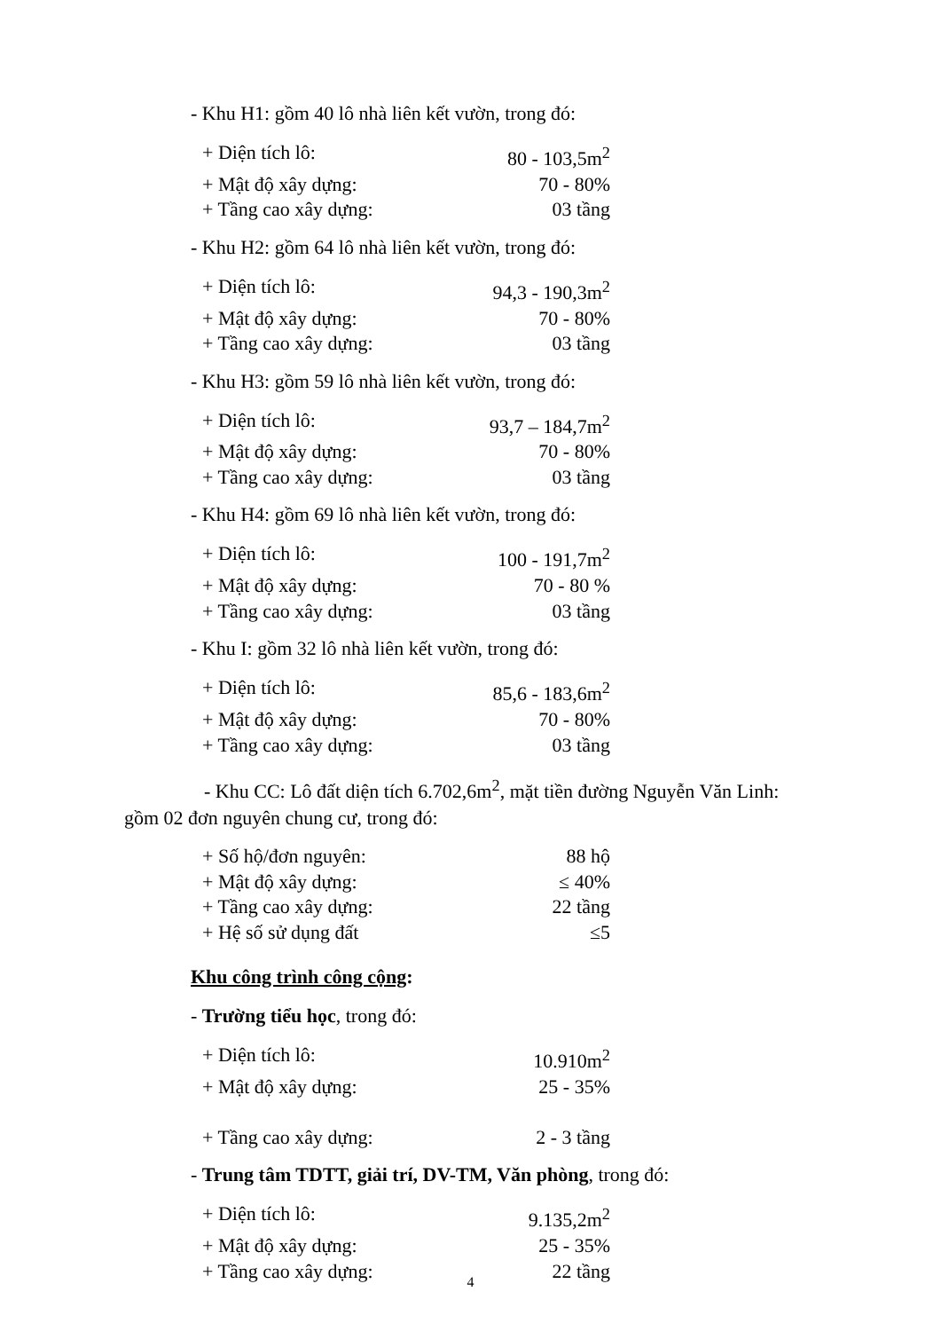- Khu H1: gồm 40 lô nhà liên kết vườn, trong đó:
+ Diện tích lô: 80 - 103,5m<sup>2</sup>
+ Mật độ xây dựng: 70 - 80%
+ Tầng cao xây dựng: 03 tầng
- Khu H2: gồm 64 lô nhà liên kết vườn, trong đó:
+ Diện tích lô: 94,3 - 190,3m<sup>2</sup>
+ Mật độ xây dựng: 70 - 80%
+ Tầng cao xây dựng: 03 tầng
- Khu H3: gồm 59 lô nhà liên kết vườn, trong đó:
+ Diện tích lô: 93,7 – 184,7m<sup>2</sup>
+ Mật độ xây dựng: 70 - 80%
+ Tầng cao xây dựng: 03 tầng
- Khu H4: gồm 69 lô nhà liên kết vườn, trong đó:
+ Diện tích lô: 100 - 191,7m<sup>2</sup>
+ Mật độ xây dựng: 70 - 80 %
+ Tầng cao xây dựng: 03 tầng
- Khu I: gồm 32 lô nhà liên kết vườn, trong đó:
+ Diện tích lô: 85,6 - 183,6m<sup>2</sup>
+ Mật độ xây dựng: 70 - 80%
+ Tầng cao xây dựng: 03 tầng
- Khu CC: Lô đất diện tích 6.702,6m<sup>2</sup>, mặt tiền đường Nguyễn Văn Linh: gồm 02 đơn nguyên chung cư, trong đó:
+ Số hộ/đơn nguyên: 88 hộ
+ Mật độ xây dựng: ≤ 40%
+ Tầng cao xây dựng: 22 tầng
+ Hệ số sử dụng đất ≤5
Khu công trình công cộng:
- Trường tiểu học, trong đó:
+ Diện tích lô: 10.910m<sup>2</sup>
+ Mật độ xây dựng: 25 - 35%
+ Tầng cao xây dựng: 2 - 3 tầng
- Trung tâm TDTT, giải trí, DV-TM, Văn phòng, trong đó:
+ Diện tích lô: 9.135,2m<sup>2</sup>
+ Mật độ xây dựng: 25 - 35%
+ Tầng cao xây dựng: 22 tầng
4